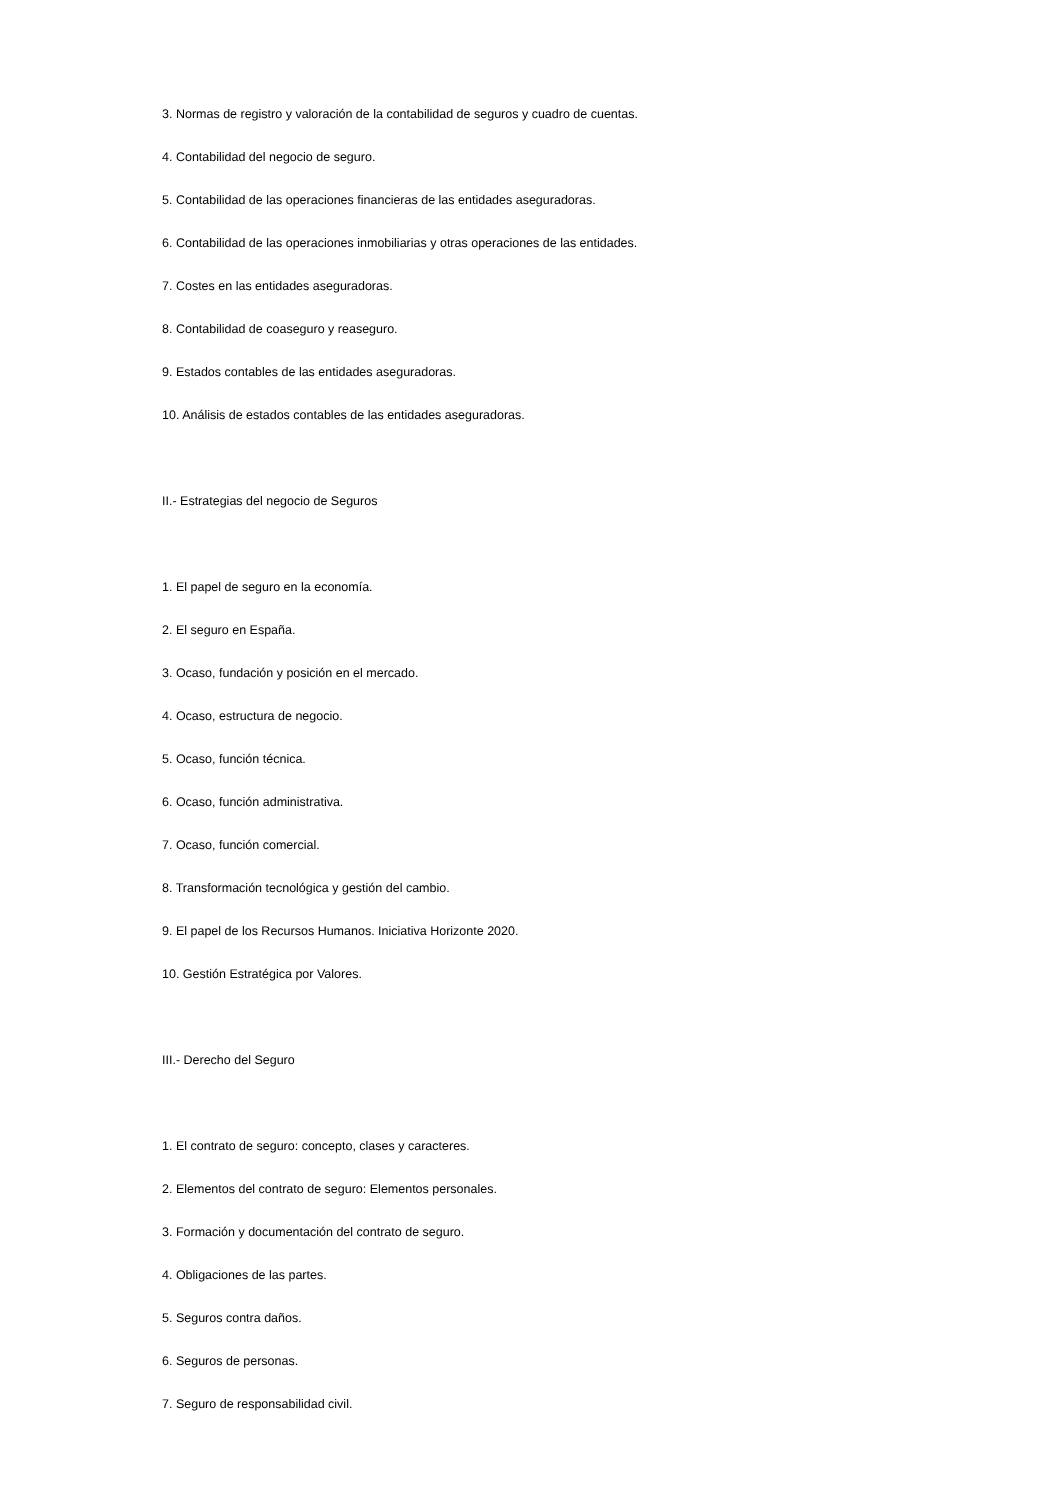3. Normas de registro y valoración de la contabilidad de seguros y cuadro de cuentas.
4. Contabilidad del negocio de seguro.
5. Contabilidad de las operaciones financieras de las entidades aseguradoras.
6. Contabilidad de las operaciones inmobiliarias y otras operaciones de las entidades.
7. Costes en las entidades aseguradoras.
8. Contabilidad de coaseguro y reaseguro.
9. Estados contables de las entidades aseguradoras.
10. Análisis de estados contables de las entidades aseguradoras.
II.- Estrategias del negocio de Seguros
1. El papel de seguro en la economía.
2. El seguro en España.
3. Ocaso, fundación y posición en el mercado.
4. Ocaso, estructura de negocio.
5. Ocaso, función técnica.
6. Ocaso, función administrativa.
7. Ocaso, función comercial.
8. Transformación tecnológica y gestión del cambio.
9. El papel de los Recursos Humanos. Iniciativa Horizonte 2020.
10. Gestión Estratégica por Valores.
III.- Derecho del Seguro
1. El contrato de seguro: concepto, clases y caracteres.
2. Elementos del contrato de seguro: Elementos personales.
3. Formación y documentación del contrato de seguro.
4. Obligaciones de las partes.
5. Seguros contra daños.
6. Seguros de personas.
7. Seguro de responsabilidad civil.